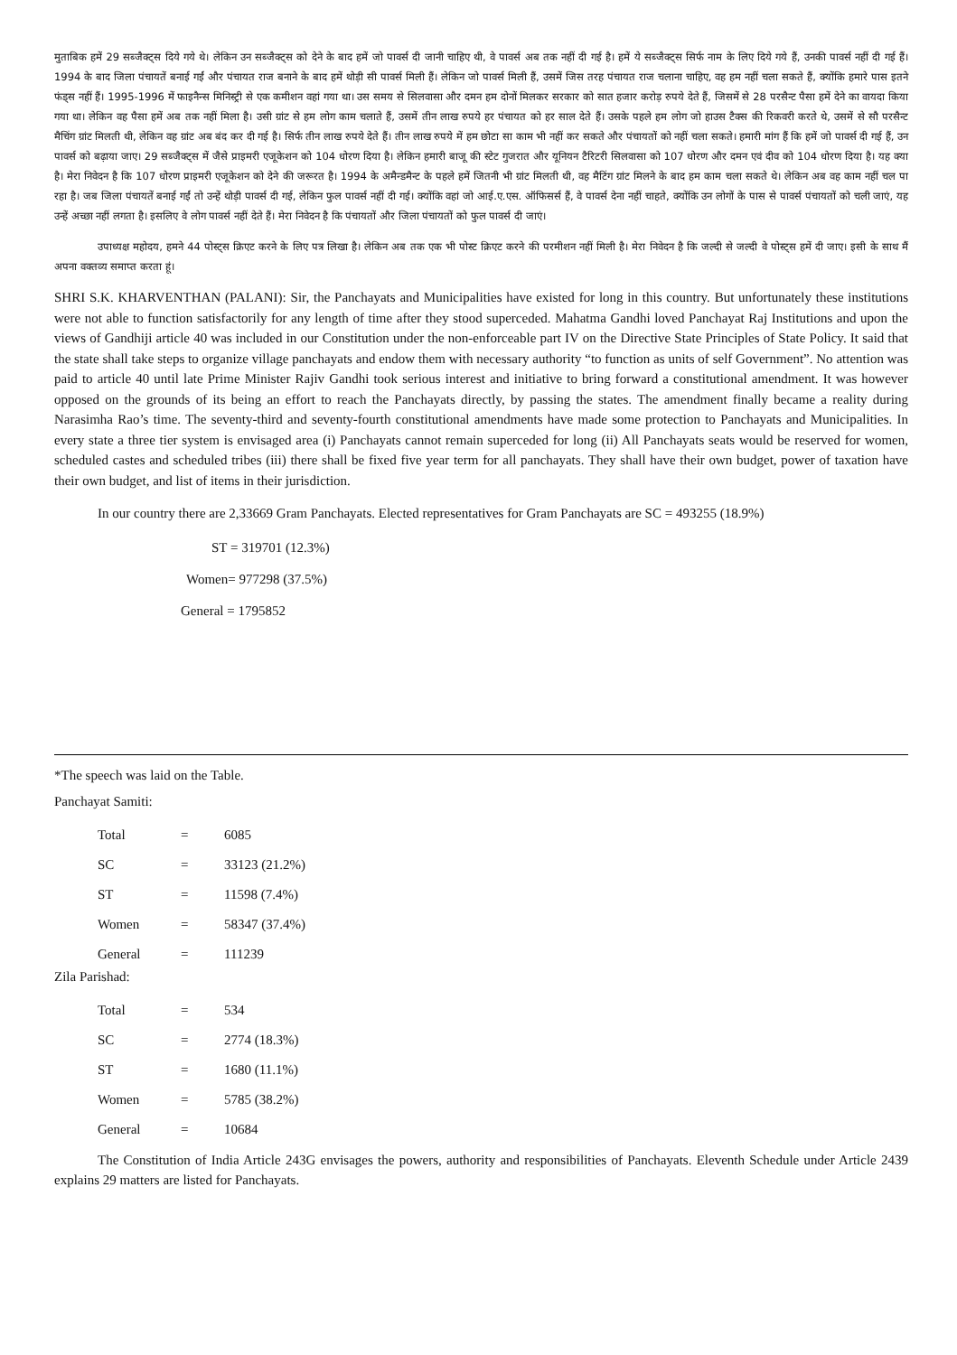मुताबिक हमें 29 सब्जैक्ट्स दिये गये थे। लेकिन उन सब्जैक्ट्स को देने के बाद हमें जो पावर्स दी जानी चाहिए थी, वे पावर्स अब तक नहीं दी गई है। हमें ये सब्जैक्ट्स सिर्फ नाम के लिए दिये गये हैं, उनकी पावर्स नहीं दी गई हैं। 1994 के बाद जिला पंचायतें बनाई गईं और पंचायत राज बनाने के बाद हमें थोड़ी सी पावर्स मिली हैं। लेकिन जो पावर्स मिली हैं, उसमें जिस तरह पंचायत राज चलाना चाहिए, वह हम नहीं चला सकते हैं, क्योंकि हमारे पास इतने फंड्स नहीं हैं। 1995-1996 में फाइनैन्स मिनिस्ट्री से एक कमीशन वहां गया था। उस समय से सिलवासा और दमन हम दोनों मिलकर सरकार को सात हजार करोड़ रुपये देते हैं, जिसमें से 28 परसैन्ट पैसा हमें देने का वायदा किया गया था। लेकिन वह पैसा हमें अब तक नहीं मिला है। उसी ग्रांट से हम लोग काम चलाते हैं, उसमें तीन लाख रुपये हर पंचायत को हर साल देते हैं। उसके पहले हम लोग जो हाउस टैक्स की रिकवरी करते थे, उसमें से सौ परसैन्ट मैचिंग ग्रांट मिलती थी, लेकिन वह ग्रांट अब बंद कर दी गई है। सिर्फ तीन लाख रुपये देते हैं। तीन लाख रुपये में हम छोटा सा काम भी नहीं कर सकते और पंचायतों को नहीं चला सकते। हमारी मांग हैं कि हमें जो पावर्स दी गई हैं, उन पावर्स को बढ़ाया जाए। 29 सब्जैक्ट्स में जैसे प्राइमरी एजूकेशन को 104 धोरण दिया है। लेकिन हमारी बाजू की स्टेट गुजरात और यूनियन टैरिटरी सिलवासा को 107 धोरण और दमन एवं दीव को 104 धोरण दिया है। यह क्या है। मेरा निवेदन है कि 107 धोरण प्राइमरी एजूकेशन को देने की जरूरत है। 1994 के अमैन्डमैन्ट के पहले हमें जितनी भी ग्रांट मिलती थी, वह मैटिंग ग्रांट मिलने के बाद हम काम चला सकते थे। लेकिन अब वह काम नहीं चल पा रहा है। जब जिला पंचायतें बनाई गईं तो उन्हें थोड़ी पावर्स दी गई, लेकिन फुल पावर्स नहीं दी गई। क्योंकि वहां जो आई.ए.एस. ऑफिसर्स हैं, वे पावर्स देना नहीं चाहते, क्योंकि उन लोगों के पास से पावर्स पंचायतों को चली जाएं, यह उन्हें अच्छा नहीं लगता है। इसलिए वे लोग पावर्स नहीं देते हैं। मेरा निवेदन है कि पंचायतों और जिला पंचायतों को फुल पावर्स दी जाएं।
उपाध्यक्ष महोदय, हमने 44 पोस्ट्स क्रिएट करने के लिए पत्र लिखा है। लेकिन अब तक एक भी पोस्ट क्रिएट करने की परमीशन नहीं मिली है। मेरा निवेदन है कि जल्दी से जल्दी वे पोस्ट्स हमें दी जाए। इसी के साथ मैं अपना वक्तव्य समाप्त करता हूं।
SHRI S.K. KHARVENTHAN (PALANI): Sir, the Panchayats and Municipalities have existed for long in this country. But unfortunately these institutions were not able to function satisfactorily for any length of time after they stood superceded. Mahatma Gandhi loved Panchayat Raj Institutions and upon the views of Gandhiji article 40 was included in our Constitution under the non-enforceable part IV on the Directive State Principles of State Policy. It said that the state shall take steps to organize village panchayats and endow them with necessary authority “to function as units of self Government”. No attention was paid to article 40 until late Prime Minister Rajiv Gandhi took serious interest and initiative to bring forward a constitutional amendment. It was however opposed on the grounds of its being an effort to reach the Panchayats directly, by passing the states. The amendment finally became a reality during Narasimha Rao’s time. The seventy-third and seventy-fourth constitutional amendments have made some protection to Panchayats and Municipalities. In every state a three tier system is envisaged area (i) Panchayats cannot remain superceded for long (ii) All Panchayats seats would be reserved for women, scheduled castes and scheduled tribes (iii) there shall be fixed five year term for all panchayats. They shall have their own budget, power of taxation have their own budget, and list of items in their jurisdiction.
In our country there are 2,33669 Gram Panchayats. Elected representatives for Gram Panchayats are SC = 493255 (18.9%)
ST = 319701 (12.3%)
Women= 977298 (37.5%)
General = 1795852
*The speech was laid on the Table.
Panchayat Samiti:
| Total | = | 6085 |
| SC | = | 33123 (21.2%) |
| ST | = | 11598 (7.4%) |
| Women | = | 58347 (37.4%) |
| General | = | 111239 |
Zila Parishad:
| Total | = | 534 |
| SC | = | 2774 (18.3%) |
| ST | = | 1680 (11.1%) |
| Women | = | 5785 (38.2%) |
| General | = | 10684 |
The Constitution of India Article 243G envisages the powers, authority and responsibilities of Panchayats. Eleventh Schedule under Article 2439 explains 29 matters are listed for Panchayats.